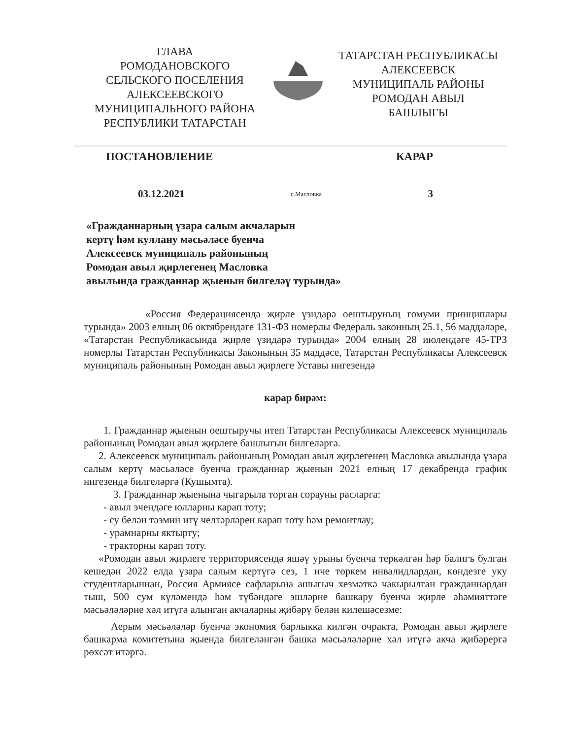ГЛАВА
РОМОДАНОВСКОГО
СЕЛЬСКОГО ПОСЕЛЕНИЯ
АЛЕКСЕЕВСКОГО
МУНИЦИПАЛЬНОГО РАЙОНА
РЕСПУБЛИКИ ТАТАРСТАН
ТАТАРСТАН РЕСПУБЛИКАСЫ
АЛЕКСЕЕВСК
МУНИЦИПАЛЬ РАЙОНЫ
РОМОДАН АВЫЛ
БАШЛЫГЫ
ПОСТАНОВЛЕНИЕ КАРАР
03.12.2021 с.Масловка 3
«Гражданнарның үзара салым акчаларын
кертү һәм куллану мәсьәләсе буенча
Алексеевск муниципаль районының
Ромодан авыл җирлегенең Масловка
авылында гражданнар җыенын билгеләү турында»
«Россия Федерациясендә җирле үзидарә оештыруның гомуми принциплары турында» 2003 елның 06 октябрендәге 131-ФЗ номерлы Федераль законның 25.1, 56 маддәләре, «Татарстан Республикасында җирле үзидарә турында» 2004 елның 28 июлендәге 45-ТРЗ номерлы Татарстан Республикасы Законының 35 маддәсе, Татарстан Республикасы Алексеевск муниципаль районының Ромодан авыл җирлеге Уставы нигезендә
карар бирәм:
1. Гражданнар җыенын оештыручы итеп Татарстан Республикасы Алексеевск муниципаль районының Ромодан авыл җирлеге башлыгын билгеләргә.
2. Алексеевск муниципаль районының Ромодан авыл җирлегенең Масловка авылында үзара салым кертү мәсьәләсе буенча гражданнар җыенын 2021 елның 17 декабрендә график нигезендә билгеләргә (Кушымта).
3. Гражданнар җыенына чыгарыла торган сорауны расларга:
- авыл эчендәге юлларны карап тоту;
- су белән тәэмин итү челтәрләрен карап тоту һәм ремонтлау;
- урамнарны яктырту;
- тракторны карап тоту.
«Ромодан авыл җирлеге территориясендә яшәү урыны буенча теркәлгән һәр балигъ булган кешедән 2022 елда үзара салым кертүгә сез, 1 нче төркем инвалидлардан, көндезге уку студентларыннан, Россия Армиясе сафларына ашыгыч хезмәткә чакырылган гражданнардан тыш, 500 сум күләмендә һәм түбәндәге эшләрне башкару буенча җирле әһәмияттәге мәсьәләләрне хәл итүгә алынган акчаларны җибәрү белән килешәсезме:
Аерым мәсьәләләр буенча экономия барлыкка килгән очракта, Ромодан авыл җирлеге башкарма комитетына җыенда билгеләнгән башка мәсьәләләрне хәл итүгә акча җибәрергә рөхсәт итәргә.